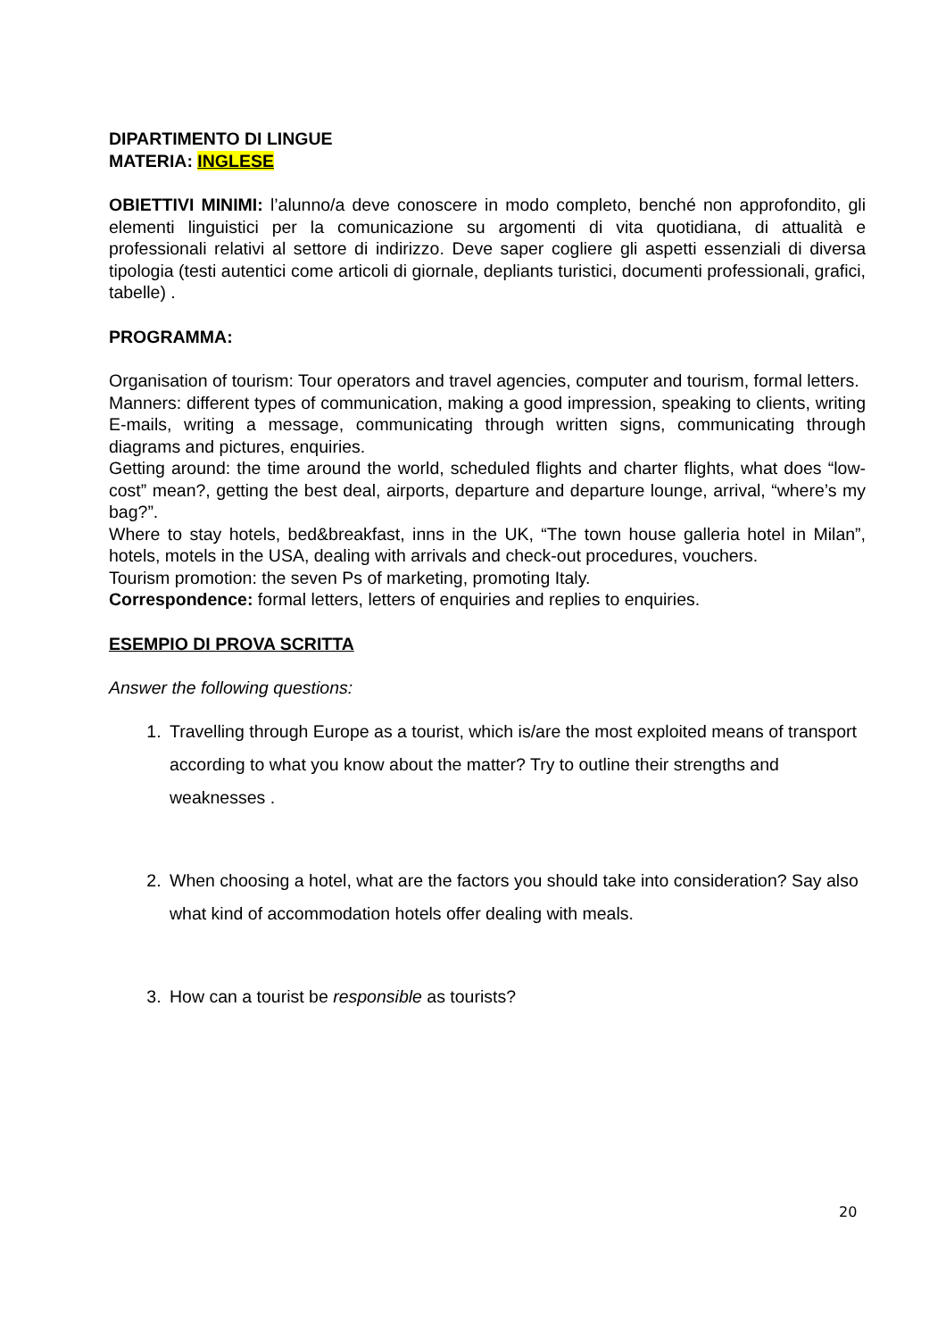DIPARTIMENTO DI LINGUE
MATERIA: INGLESE
OBIETTIVI MINIMI: l’alunno/a deve conoscere in modo completo, benché non approfondito, gli elementi linguistici per la comunicazione su argomenti di vita quotidiana, di attualità e professionali relativi al settore di indirizzo. Deve saper cogliere gli aspetti essenziali di diversa tipologia (testi autentici come articoli di giornale, depliants turistici, documenti professionali, grafici, tabelle) .
PROGRAMMA:
Organisation of tourism: Tour operators and travel agencies, computer and tourism, formal letters.
Manners: different types of communication, making a good impression, speaking to clients, writing E-mails, writing a message, communicating through written signs, communicating through diagrams and pictures, enquiries.
Getting around: the time around the world, scheduled flights and charter flights, what does “low-cost” mean?, getting the best deal, airports, departure and departure lounge, arrival, “where’s my bag?”.
Where to stay hotels, bed&breakfast, inns in the UK, “The town house galleria hotel in Milan”, hotels, motels in the USA, dealing with arrivals and check-out procedures, vouchers.
Tourism promotion: the seven Ps of marketing, promoting Italy.
Correspondence: formal letters, letters of enquiries and replies to enquiries.
ESEMPIO DI PROVA SCRITTA
Answer the following questions:
1. Travelling through Europe as a tourist, which is/are the most exploited means of transport according to what you know about the matter? Try to outline their strengths and weaknesses .
2. When choosing a hotel, what are the factors you should take into consideration? Say also what kind of accommodation hotels offer dealing with meals.
3. How can a tourist be responsible as tourists?
20